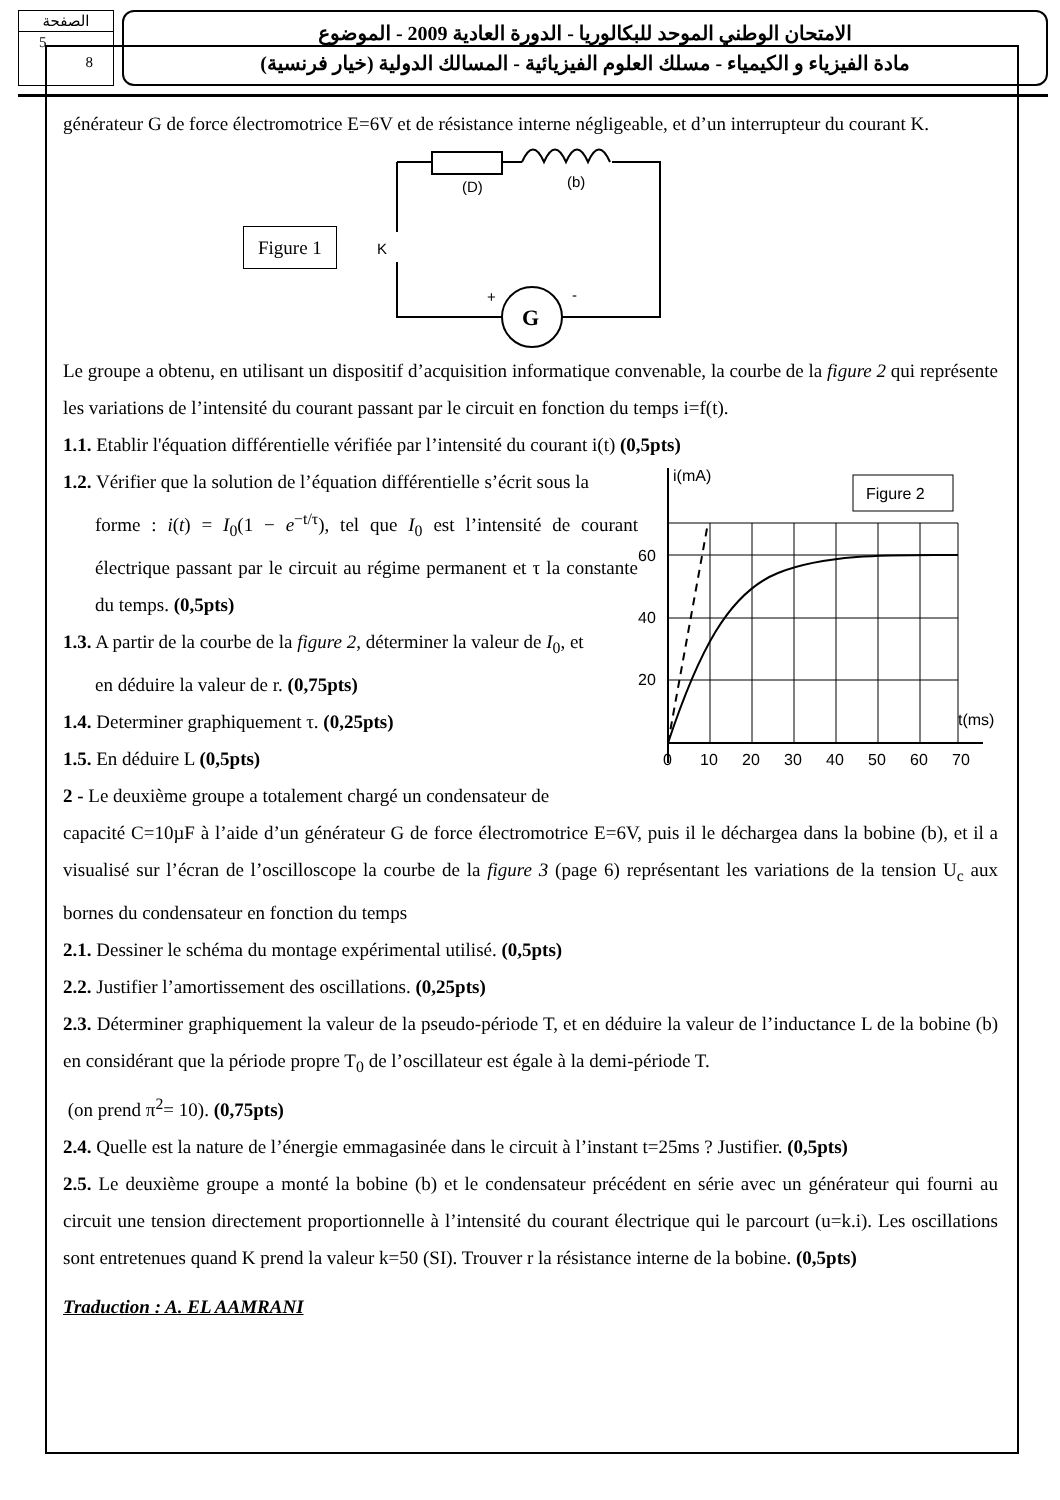الصفحة
5
8
الامتحان الوطني الموحد للبكالوريا - الدورة العادية 2009 - الموضوع
مادة الفيزياء و الكيمياء - مسلك العلوم الفيزيائية - المسالك الدولية (خيار فرنسية)
générateur G de force électromotrice E=6V et de résistance interne négligeable, et d’un interrupteur du courant K.
Figure 1
G
(D)
(b)
K
+
-
Le groupe a obtenu, en utilisant un dispositif d’acquisition informatique convenable, la courbe de la figure 2 qui représente les variations de l’intensité du courant passant par le circuit en fonction du temps i=f(t).
1.1. Etablir l'équation différentielle vérifiée par l’intensité du courant i(t) (0,5pts)
1.2. Vérifier que la solution de l’équation différentielle s’écrit sous la
forme : i(t) = I<sub>0</sub>(1 − e<sup>−t/τ</sup>), tel que I<sub>0</sub> est l’intensité de courant électrique passant par le circuit au régime permanent et τ la constante du temps. (0,5pts)
1.3. A partir de la courbe de la figure 2, déterminer la valeur de I<sub>0</sub>, et
en déduire la valeur de r. (0,75pts)
1.4. Determiner graphiquement τ. (0,25pts)
1.5. En déduire L (0,5pts)
2 - Le deuxième groupe a totalement chargé un condensateur de
i(mA)
Figure 2
60
40
20
t(ms)
0
10
20
30
40
50
60
70
capacité C=10µF à l’aide d’un générateur G de force électromotrice E=6V, puis il le déchargea dans la bobine (b), et il a visualisé sur l’écran de l’oscilloscope la courbe de la figure 3 (page 6) représentant les variations de la tension U<sub>c</sub> aux bornes du condensateur en fonction du temps
2.1. Dessiner le schéma du montage expérimental utilisé. (0,5pts)
2.2. Justifier l’amortissement des oscillations. (0,25pts)
2.3. Déterminer graphiquement la valeur de la pseudo-période T, et en déduire la valeur de l’inductance L de la bobine (b) en considérant que la période propre T<sub>0</sub> de l’oscillateur est égale à la demi-période T.
(on prend π<sup>2</sup>= 10). (0,75pts)
2.4. Quelle est la nature de l’énergie emmagasinée dans le circuit à l’instant t=25ms ? Justifier. (0,5pts)
2.5. Le deuxième groupe a monté la bobine (b) et le condensateur précédent en série avec un générateur qui fourni au circuit une tension directement proportionnelle à l’intensité du courant électrique qui le parcourt (u=k.i). Les oscillations sont entretenues quand K prend la valeur k=50 (SI). Trouver r la résistance interne de la bobine. (0,5pts)
Traduction : A. EL AAMRANI